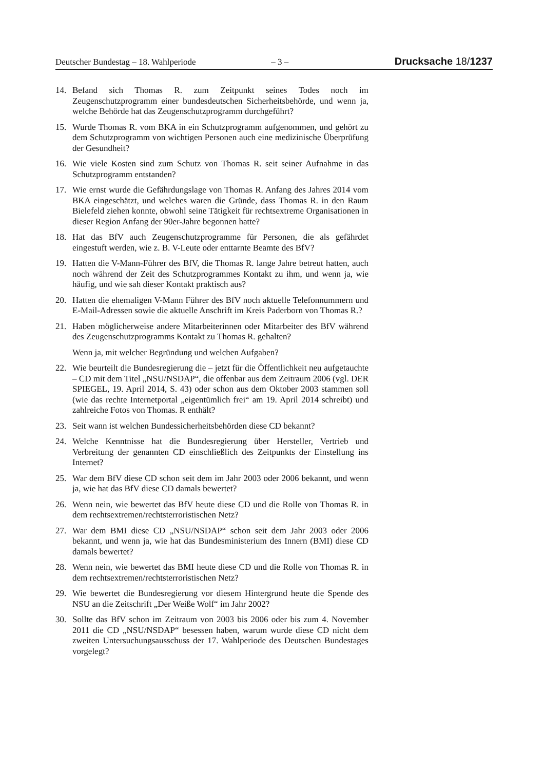Deutscher Bundestag – 18. Wahlperiode – 3 – Drucksache 18/1237
14. Befand sich Thomas R. zum Zeitpunkt seines Todes noch im Zeugenschutzprogramm einer bundesdeutschen Sicherheitsbehörde, und wenn ja, welche Behörde hat das Zeugenschutzprogramm durchgeführt?
15. Wurde Thomas R. vom BKA in ein Schutzprogramm aufgenommen, und gehört zu dem Schutzprogramm von wichtigen Personen auch eine medizinische Überprüfung der Gesundheit?
16. Wie viele Kosten sind zum Schutz von Thomas R. seit seiner Aufnahme in das Schutzprogramm entstanden?
17. Wie ernst wurde die Gefährdungslage von Thomas R. Anfang des Jahres 2014 vom BKA eingeschätzt, und welches waren die Gründe, dass Thomas R. in den Raum Bielefeld ziehen konnte, obwohl seine Tätigkeit für rechtsextreme Organisationen in dieser Region Anfang der 90er-Jahre begonnen hatte?
18. Hat das BfV auch Zeugenschutzprogramme für Personen, die als gefährdet eingestuft werden, wie z. B. V-Leute oder enttarnte Beamte des BfV?
19. Hatten die V-Mann-Führer des BfV, die Thomas R. lange Jahre betreut hatten, auch noch während der Zeit des Schutzprogrammes Kontakt zu ihm, und wenn ja, wie häufig, und wie sah dieser Kontakt praktisch aus?
20. Hatten die ehemaligen V-Mann Führer des BfV noch aktuelle Telefonnummern und E-Mail-Adressen sowie die aktuelle Anschrift im Kreis Paderborn von Thomas R.?
21. Haben möglicherweise andere Mitarbeiterinnen oder Mitarbeiter des BfV während des Zeugenschutzprogramms Kontakt zu Thomas R. gehalten?
Wenn ja, mit welcher Begründung und welchen Aufgaben?
22. Wie beurteilt die Bundesregierung die – jetzt für die Öffentlichkeit neu aufgetauchte – CD mit dem Titel „NSU/NSDAP“, die offenbar aus dem Zeitraum 2006 (vgl. DER SPIEGEL, 19. April 2014, S. 43) oder schon aus dem Oktober 2003 stammen soll (wie das rechte Internetportal „eigentümlich frei“ am 19. April 2014 schreibt) und zahlreiche Fotos von Thomas. R enthält?
23. Seit wann ist welchen Bundessicherheitsbehörden diese CD bekannt?
24. Welche Kenntnisse hat die Bundesregierung über Hersteller, Vertrieb und Verbreitung der genannten CD einschließlich des Zeitpunkts der Einstellung ins Internet?
25. War dem BfV diese CD schon seit dem im Jahr 2003 oder 2006 bekannt, und wenn ja, wie hat das BfV diese CD damals bewertet?
26. Wenn nein, wie bewertet das BfV heute diese CD und die Rolle von Thomas R. in dem rechtsextremen/rechtsterroristischen Netz?
27. War dem BMI diese CD „NSU/NSDAP“ schon seit dem Jahr 2003 oder 2006 bekannt, und wenn ja, wie hat das Bundesministerium des Innern (BMI) diese CD damals bewertet?
28. Wenn nein, wie bewertet das BMI heute diese CD und die Rolle von Thomas R. in dem rechtsextremen/rechtsterroristischen Netz?
29. Wie bewertet die Bundesregierung vor diesem Hintergrund heute die Spende des NSU an die Zeitschrift „Der Weiße Wolf“ im Jahr 2002?
30. Sollte das BfV schon im Zeitraum von 2003 bis 2006 oder bis zum 4. November 2011 die CD „NSU/NSDAP“ besessen haben, warum wurde diese CD nicht dem zweiten Untersuchungsausschuss der 17. Wahlperiode des Deutschen Bundestages vorgelegt?